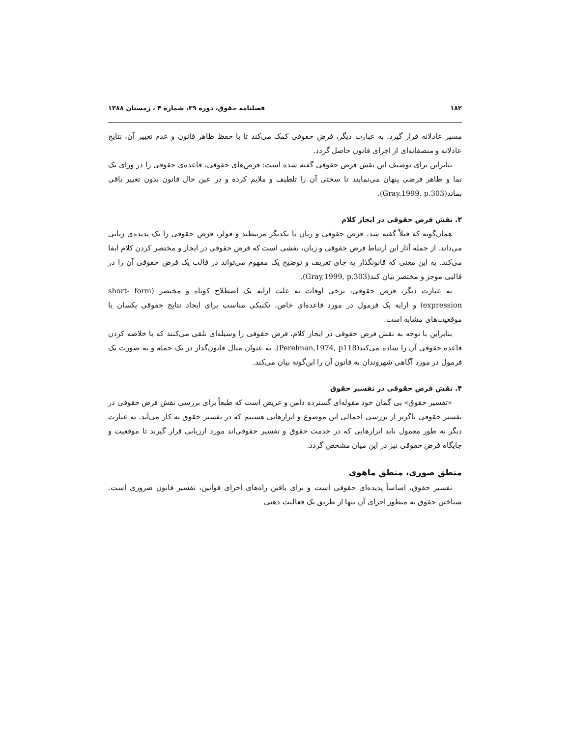۱۸۲ فصلنامه حقوق، دوره ۳۹، شمارهٔ ۴ ، زمستان ۱۳۸۸
مسیر عادلانه قرار گیرد. به عبارت دیگر، فرض حقوقی کمک می‌کند تا با حفظ ظاهر قانون و عدم تغییر آن، نتایج عادلانه و منصفانه‌ای از اجرای قانون حاصل گردد.
بنابراین برای توصیف این نقش فرض حقوقی گفته شده است: فرض‌های حقوقی، قاعده‌ی حقوقی را در ورای یک نما و ظاهر فرضی پنهان می‌نمایند تا سختی آن را تلطیف و ملایم کرده و در عین حال قانون بدون تغییر باقی بماند(Gray.1999. p.303).
۳. نقش فرض حقوقی در ایجاز کلام
همان‌گونه که قبلاً گفته شد، فرض حقوقی و زبان با یکدیگر مرتبطند و فولر، فرض حقوقی را یک پدیده‌ی زبانی می‌داند. از جمله آثار این ارتباط فرض حقوقی و زبان، نقشی است که فرض حقوقی در ایجاز و مختصر کردن کلام ایفا می‌کند. به این معنی که قانونگذار به جای تعریف و توضیح یک مفهوم می‌تواند در قالب یک فرض حقوقی آن را در قالبی موجز و مختصر بیان کند(Gray,1999, p.303).
به عبارت دیگر، فرض حقوقی، برخی اوقات به علت ارایه یک اصطلاح کوتاه و مختصر (short- form expression) و ارایه یک فرمول در مورد قاعده‌ای خاص، تکنیکی مناسب برای ایجاد نتایج حقوقی یکسان یا موقعیت‌های مشابه است.
بنابراین با توجه به نقش فرض حقوقی در ایجاز کلام، فرض حقوقی را وسیله‌ای تلقی می‌کنند که با خلاصه کردن قاعده حقوقی آن را ساده می‌کند(Perelman,1974, p118). به عنوان مثال قانون‌گذار در یک جمله و به صورت یک فرمول در مورد آگاهی شهروندان به قانون آن را این‌گونه بیان می‌کند.
۴. نقش فرض حقوقی در تفسیر حقوق
«تفسیر حقوق» بی گمان خود مقوله‌ای گسترده دامن و عریض است که طبعاً برای بررسی نقش فرض حقوقی در تفسیر حقوقی ناگزیر از بررسی اجمالی این موضوع و ابزارهایی هستیم که در تفسیر حقوق به کار می‌آید. به عبارت دیگر به طور معمول باید ابزارهایی که در خدمت حقوق و تفسیر حقوقی‌اند مورد ارزیابی قرار گیرند تا موقعیت و جایگاه فرض حقوقی نیز در این میان مشخص گردد.
منطق صوری، منطق ماهوی
تفسیر حقوق، اساساً پدیده‌ای حقوقی است و برای یافتن راه‌های اجرای قوانین، تفسیر قانون ضروری است. شناختن حقوق به منظور اجرای آن تنها از طریق یک فعالیت ذهنی